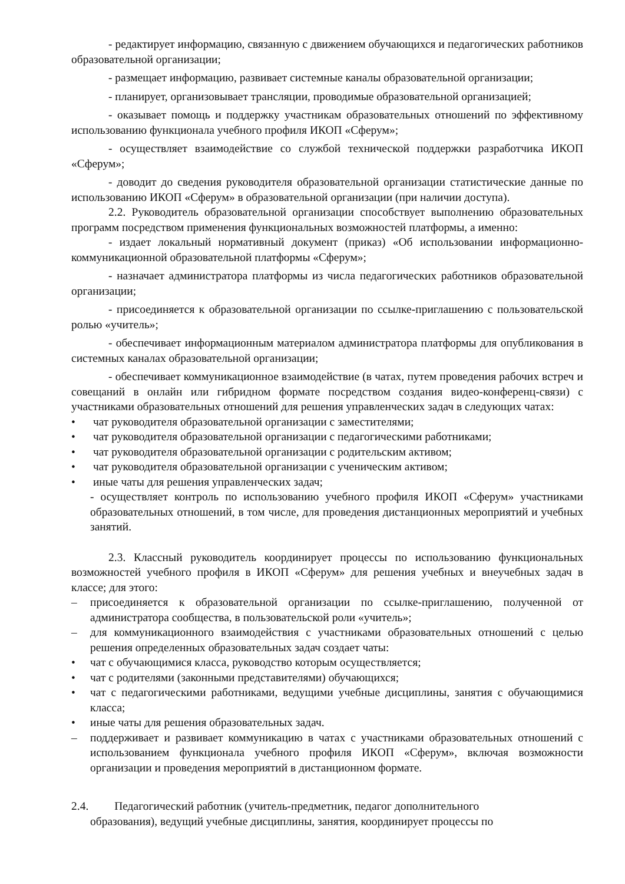- редактирует информацию, связанную с движением обучающихся и педагогических работников образовательной организации;
- размещает информацию, развивает системные каналы образовательной организации;
- планирует, организовывает трансляции, проводимые образовательной организацией;
- оказывает помощь и поддержку участникам образовательных отношений по эффективному использованию функционала учебного профиля ИКОП «Сферум»;
- осуществляет взаимодействие со службой технической поддержки разработчика ИКОП «Сферум»;
- доводит до сведения руководителя образовательной организации статистические данные по использованию ИКОП «Сферум» в образовательной организации (при наличии доступа).
2.2. Руководитель образовательной организации способствует выполнению образовательных программ посредством применения функциональных возможностей платформы, а именно:
- издает локальный нормативный документ (приказ) «Об использовании информационно-коммуникационной образовательной платформы «Сферум»;
- назначает администратора платформы из числа педагогических работников образовательной организации;
- присоединяется к образовательной организации по ссылке-приглашению с пользовательской ролью «учитель»;
- обеспечивает информационным материалом администратора платформы для опубликования в системных каналах образовательной организации;
- обеспечивает коммуникационное взаимодействие (в чатах, путем проведения рабочих встреч и совещаний в онлайн или гибридном формате посредством создания видео-конференц-связи) с участниками образовательных отношений для решения управленческих задач в следующих чатах:
• чат руководителя образовательной организации с заместителями;
• чат руководителя образовательной организации с педагогическими работниками;
• чат руководителя образовательной организации с родительским активом;
• чат руководителя образовательной организации с ученическим активом;
• иные чаты для решения управленческих задач;
- осуществляет контроль по использованию учебного профиля ИКОП «Сферум» участниками образовательных отношений, в том числе, для проведения дистанционных мероприятий и учебных занятий.
2.3. Классный руководитель координирует процессы по использованию функциональных возможностей учебного профиля в ИКОП «Сферум» для решения учебных и внеучебных задач в классе; для этого:
– присоединяется к образовательной организации по ссылке-приглашению, полученной от администратора сообщества, в пользовательской роли «учитель»;
– для коммуникационного взаимодействия с участниками образовательных отношений с целью решения определенных образовательных задач создает чаты:
• чат с обучающимися класса, руководство которым осуществляется;
• чат с родителями (законными представителями) обучающихся;
• чат с педагогическими работниками, ведущими учебные дисциплины, занятия с обучающимися класса;
• иные чаты для решения образовательных задач.
– поддерживает и развивает коммуникацию в чатах с участниками образовательных отношений с использованием функционала учебного профиля ИКОП «Сферум», включая возможности организации и проведения мероприятий в дистанционном формате.
2.4. Педагогический работник (учитель-предметник, педагог дополнительного
образования), ведущий учебные дисциплины, занятия, координирует процессы по